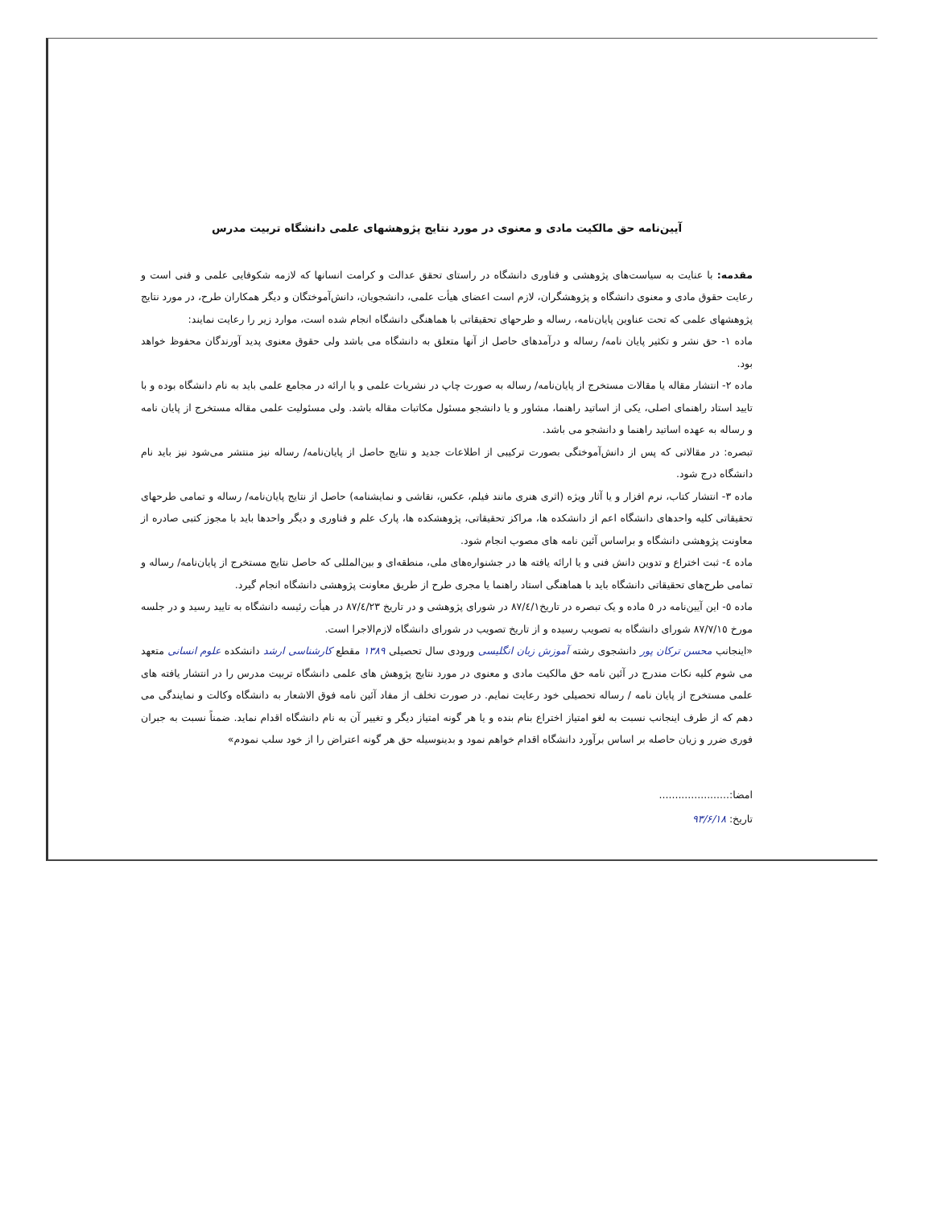آیین‌نامه حق مالکیت مادی و معنوی در مورد نتایج پژوهشهای علمی دانشگاه تربیت مدرس
مقدمه: با عنایت به سیاست‌های پژوهشی و فناوری دانشگاه در راستای تحقق عدالت و کرامت انسانها که لازمه شکوفایی علمی و فنی است و رعایت حقوق مادی و معنوی دانشگاه و پژوهشگران، لازم است اعضای هیأت علمی، دانشجویان، دانش‌آموختگان و دیگر همکاران طرح، در مورد نتایج پژوهشهای علمی که تحت عناوین پایان‌نامه، رساله و طرحهای تحقیقاتی با هماهنگی دانشگاه انجام شده است، موارد زیر را رعایت نمایند:
ماده ۱- حق نشر و تکثیر پایان نامه/ رساله و درآمدهای حاصل از آنها متعلق به دانشگاه می باشد ولی حقوق معنوی پدید آورندگان محفوظ خواهد بود.
ماده ۲- انتشار مقاله یا مقالات مستخرج از پایان‌نامه/ رساله به صورت چاپ در نشریات علمی و یا ارائه در مجامع علمی باید به نام دانشگاه بوده و با تایید استاد راهنمای اصلی، یکی از اساتید راهنما، مشاور و یا دانشجو مسئول مکاتبات مقاله باشد. ولی مسئولیت علمی مقاله مستخرج از پایان نامه و رساله به عهده اساتید راهنما و دانشجو می باشد.
تبصره: در مقالاتی که پس از دانش‌آموختگی بصورت ترکیبی از اطلاعات جدید و نتایج حاصل از پایان‌نامه/ رساله نیز منتشر می‌شود نیز باید نام دانشگاه درج شود.
ماده ۳- انتشار کتاب، نرم افزار و یا آثار ویژه (اثری هنری مانند فیلم، عکس، نقاشی و نمایشنامه) حاصل از نتایج پایان‌نامه/ رساله و تمامی طرحهای تحقیقاتی کلیه واحدهای دانشگاه اعم از دانشکده ها، مراکز تحقیقاتی، پژوهشکده ها، پارک علم و فناوری و دیگر واحدها باید با مجوز کتبی صادره از معاونت پژوهشی دانشگاه و براساس آئین نامه های مصوب انجام شود.
ماده ٤- ثبت اختراع و تدوین دانش فنی و یا ارائه یافته ها در جشنواره‌های ملی، منطقه‌ای و بین‌المللی که حاصل نتایج مستخرج از پایان‌نامه/ رساله و تمامی طرح‌های تحقیقاتی دانشگاه باید با هماهنگی استاد راهنما یا مجری طرح از طریق معاونت پژوهشی دانشگاه انجام گیرد.
ماده ٥- این آیین‌نامه در ٥ ماده و یک تبصره در تاریخ۸۷/٤/۱ در شورای پژوهشی و در تاریخ ۸۷/٤/۲۳ در هیأت رئیسه دانشگاه به تایید رسید و در جلسه مورخ ۸۷/۷/۱٥ شورای دانشگاه به تصویب رسیده و از تاریخ تصویب در شورای دانشگاه لازم‌الاجرا است.
«اینجانب محسن ترکان پور دانشجوی رشته آموزش زبان انگلیسی ورودی سال تحصیلی ۱۳۸۹ مقطع کارشناسی ارشد دانشکده علوم انسانی متعهد می شوم کلیه نکات مندرج در آئین نامه حق مالکیت مادی و معنوی در مورد نتایج پژوهش های علمی دانشگاه تربیت مدرس را در انتشار یافته های علمی مستخرج از پایان نامه / رساله تحصیلی خود رعایت نمایم. در صورت تخلف از مفاد آئین نامه فوق الاشعار به دانشگاه وکالت و نمایندگی می دهم که از طرف اینجانب نسبت به لغو امتیاز اختراع بنام بنده و یا هر گونه امتیاز دیگر و تغییر آن به نام دانشگاه اقدام نماید. ضمناً نسبت به جبران فوری ضرر و زیان حاصله بر اساس برآورد دانشگاه اقدام خواهم نمود و بدینوسیله حق هر گونه اعتراض را از خود سلب نمودم»
امضا:......................
تاریخ: ۹۳/۶/۱۸